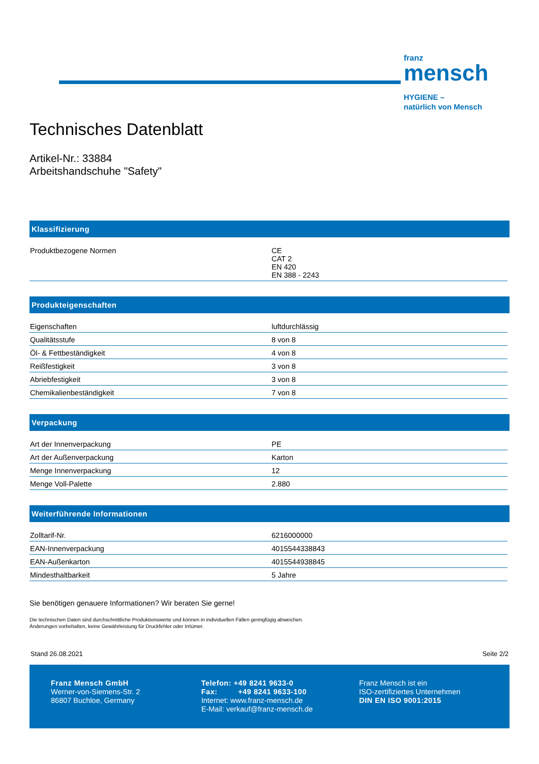franz
mensch
HYGIENE –
natürlich von Mensch
Technisches Datenblatt
Artikel-Nr.: 33884
Arbeitshandschuhe "Safety"
Klassifizierung
| Produktbezogene Normen | CE CAT 2 EN 420 EN 388 - 2243 |
Produkteigenschaften
| Eigenschaften | luftdurchlässig |
| Qualitätsstufe | 8 von 8 |
| Öl- & Fettbeständigkeit | 4 von 8 |
| Reißfestigkeit | 3 von 8 |
| Abriebfestigkeit | 3 von 8 |
| Chemikalienbeständigkeit | 7 von 8 |
Verpackung
| Art der Innenverpackung | PE |
| Art der Außenverpackung | Karton |
| Menge Innenverpackung | 12 |
| Menge Voll-Palette | 2.880 |
Weiterführende Informationen
| Zolltarif-Nr. | 6216000000 |
| EAN-Innenverpackung | 4015544338843 |
| EAN-Außenkarton | 4015544938845 |
| Mindesthaltbarkeit | 5 Jahre |
Sie benötigen genauere Informationen? Wir beraten Sie gerne!
Die technischen Daten sind durchschnittliche Produktionswerte und können in individuellen Fällen geringfügig abweichen.
Änderungen vorbehalten, keine Gewährleistung für Druckfehler oder Irrtümer.
Stand 26.08.2021 Seite 2/2
Franz Mensch GmbH
Werner-von-Siemens-Str. 2
86807 Buchloe, Germany
Telefon: +49 8241 9633-0
Fax: +49 8241 9633-100
Internet: www.franz-mensch.de
E-Mail: verkauf@franz-mensch.de
Franz Mensch ist ein
ISO-zertifiziertes Unternehmen
DIN EN ISO 9001:2015